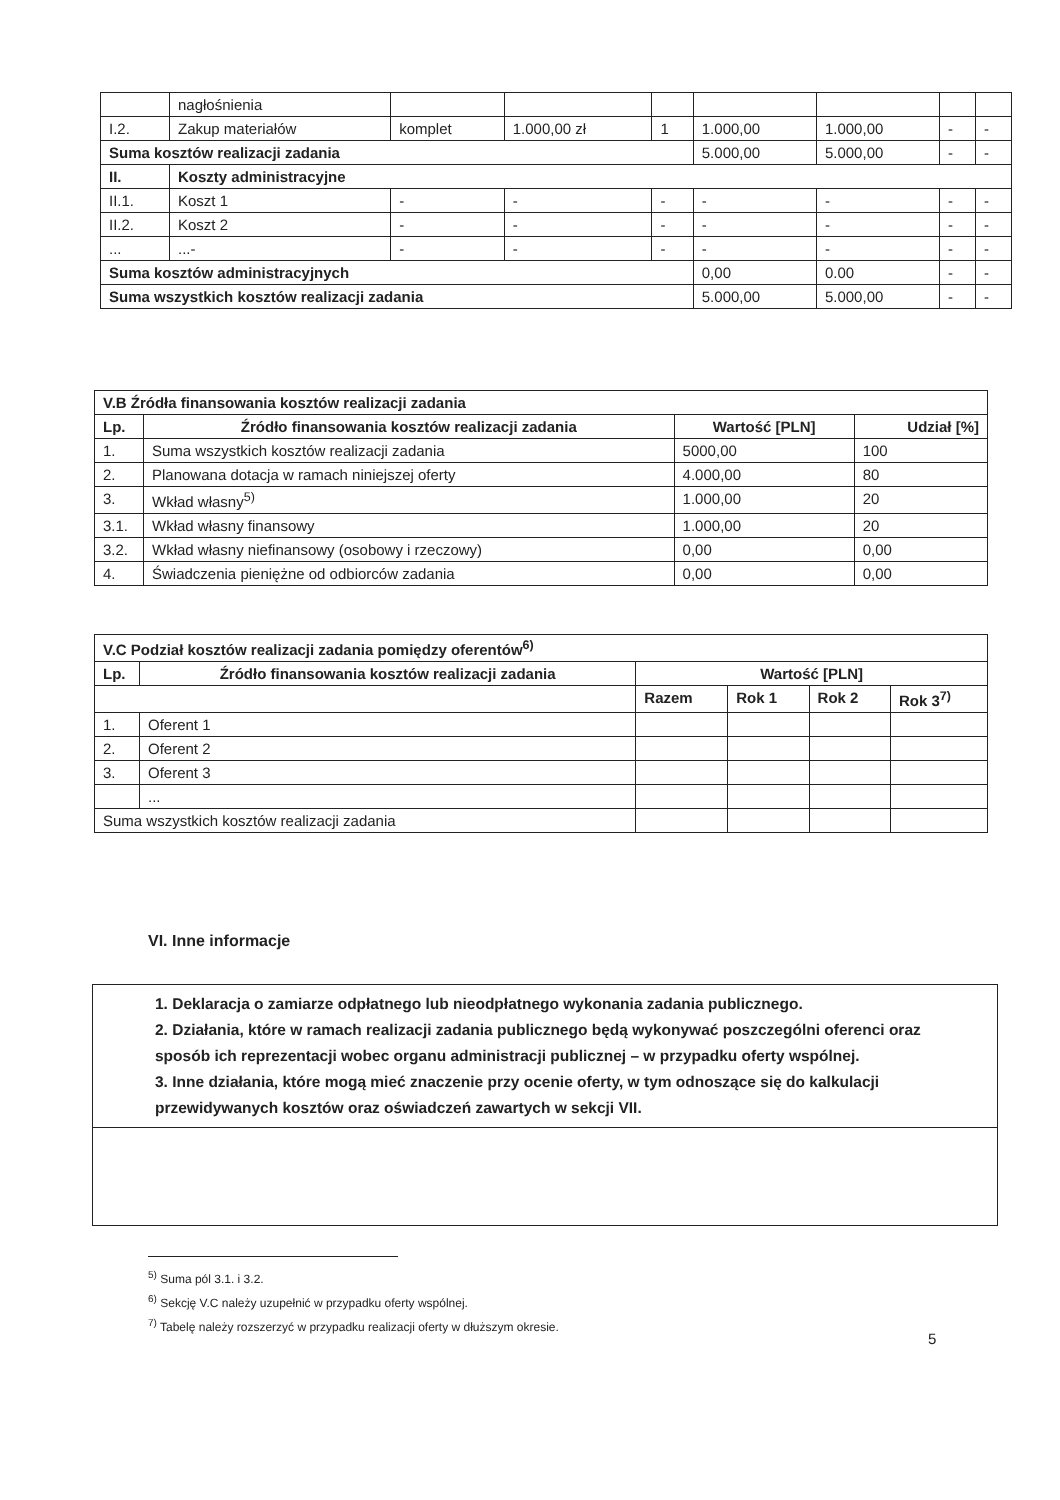| | nagłośnienia | | | | | | | |
| I.2. | Zakup materiałów | komplet | 1.000,00 zł | 1 | 1.000,00 | 1.000,00 | - | - |
| Suma kosztów realizacji zadania | | | | | 5.000,00 | 5.000,00 | - | - |
| II. | Koszty administracyjne | | | | | | | |
| II.1. | Koszt 1 | - | - | - | - | - | - | - |
| II.2. | Koszt 2 | - | - | - | - | - | - | - |
| ... | ...- | - | - | - | - | - | - | - |
| Suma kosztów administracyjnych | | | | | 0,00 | 0.00 | - | - |
| Suma wszystkich kosztów realizacji zadania | | | | | 5.000,00 | 5.000,00 | - | - |
| V.B Źródła finansowania kosztów realizacji zadania | | | |
| --- | --- | --- | --- |
| Lp. | Źródło finansowania kosztów realizacji zadania | Wartość [PLN] | Udział [%] |
| 1. | Suma wszystkich kosztów realizacji zadania | 5000,00 | 100 |
| 2. | Planowana dotacja w ramach niniejszej oferty | 4.000,00 | 80 |
| 3. | Wkład własny<sup>5)</sup> | 1.000,00 | 20 |
| 3.1. | Wkład własny finansowy | 1.000,00 | 20 |
| 3.2. | Wkład własny niefinansowy (osobowy i rzeczowy) | 0,00 | 0,00 |
| 4. | Świadczenia pieniężne od odbiorców zadania | 0,00 | 0,00 |
| V.C Podział kosztów realizacji zadania pomiędzy oferentów<sup>6)</sup> | | | | | |
| --- | --- | --- | --- | --- | --- |
| Lp. | Źródło finansowania kosztów realizacji zadania | Wartość [PLN] | | | |
| | | Razem | Rok 1 | Rok 2 | Rok 3<sup>7)</sup> |
| 1. | Oferent 1 | | | | |
| 2. | Oferent 2 | | | | |
| 3. | Oferent 3 | | | | |
| | ... | | | | |
| Suma wszystkich kosztów realizacji zadania | | | | | |
VI. Inne informacje
1. Deklaracja o zamiarze odpłatnego lub nieodpłatnego wykonania zadania publicznego.
2. Działania, które w ramach realizacji zadania publicznego będą wykonywać poszczególni oferenci oraz sposób ich reprezentacji wobec organu administracji publicznej – w przypadku oferty wspólnej.
3. Inne działania, które mogą mieć znaczenie przy ocenie oferty, w tym odnoszące się do kalkulacji przewidywanych kosztów oraz oświadczeń zawartych w sekcji VII.
<sup>5)</sup> Suma pól 3.1. i 3.2.
<sup>6)</sup> Sekcję V.C należy uzupełnić w przypadku oferty wspólnej.
<sup>7)</sup> Tabelę należy rozszerzyć w przypadku realizacji oferty w dłuższym okresie.
5